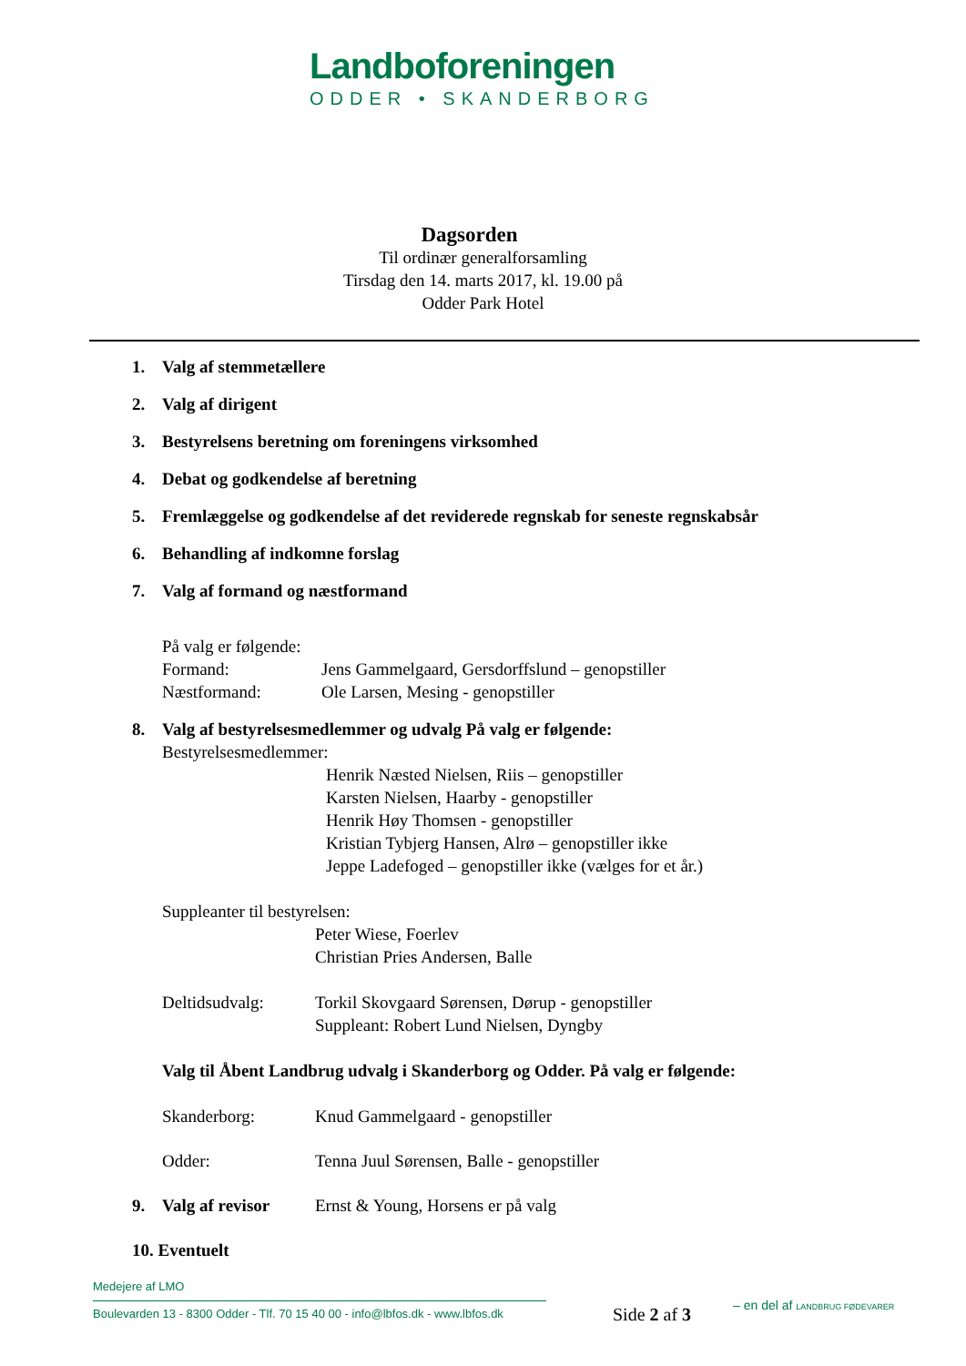Landboforeningen
ODDER • SKANDERBORG
Dagsorden
Til ordinær generalforsamling
Tirsdag den 14. marts 2017, kl. 19.00 på
Odder Park Hotel
1. Valg af stemmetællere
2. Valg af dirigent
3. Bestyrelsens beretning om foreningens virksomhed
4. Debat og godkendelse af beretning
5. Fremlæggelse og godkendelse af det reviderede regnskab for seneste regnskabsår
6. Behandling af indkomne forslag
7. Valg af formand og næstformand
På valg er følgende:
Formand: Jens Gammelgaard, Gersdorffslund – genopstiller
Næstformand: Ole Larsen, Mesing - genopstiller
8. Valg af bestyrelsesmedlemmer og udvalg På valg er følgende:
Bestyrelsesmedlemmer:
Henrik Næsted Nielsen, Riis – genopstiller
Karsten Nielsen, Haarby - genopstiller
Henrik Høy Thomsen - genopstiller
Kristian Tybjerg Hansen, Alrø – genopstiller ikke
Jeppe Ladefoged – genopstiller ikke (vælges for et år.)
Suppleanter til bestyrelsen:
Peter Wiese, Foerlev
Christian Pries Andersen, Balle
Deltidsudvalg: Torkil Skovgaard Sørensen, Dørup - genopstiller
Suppleant: Robert Lund Nielsen, Dyngby
Valg til Åbent Landbrug udvalg i Skanderborg og Odder. På valg er følgende:
Skanderborg: Knud Gammelgaard - genopstiller
Odder: Tenna Juul Sørensen, Balle - genopstiller
9. Valg af revisor
Ernst & Young, Horsens er på valg
10. Eventuelt
Medejere af LMO
Boulevarden 13 - 8300 Odder - Tlf. 70 15 40 00 - info@lbfos.dk - www.lbfos.dk
Side 2 af 3 – en del af LANDBRUG FØDEVARER